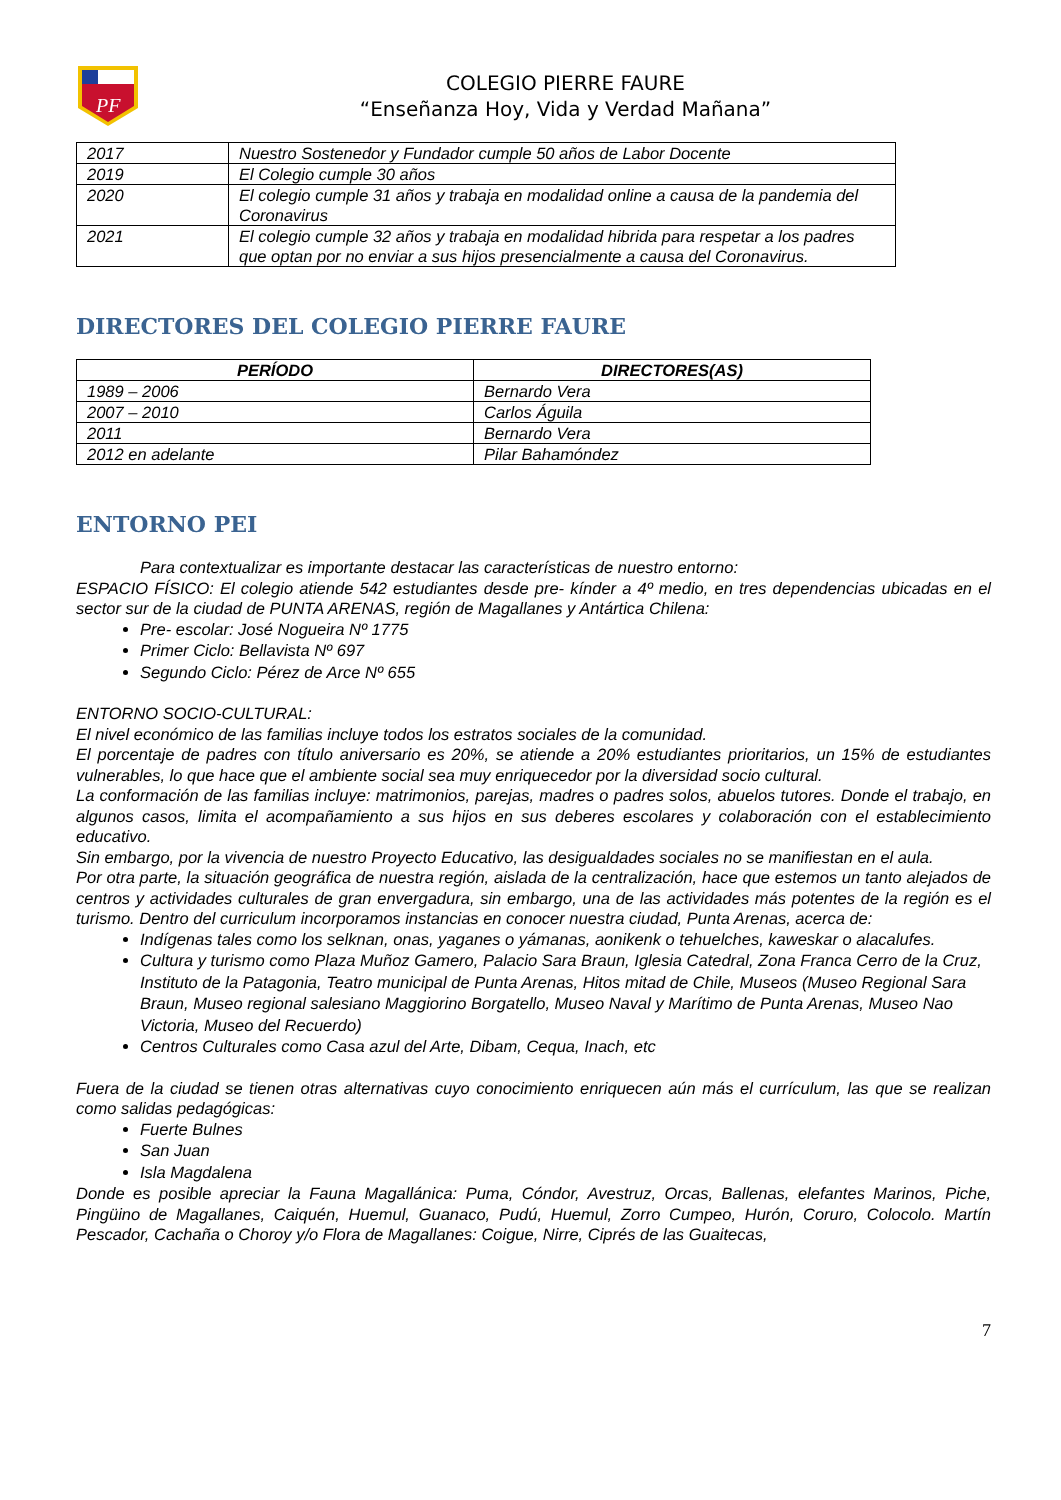PF
COLEGIO PIERRE FAURE
“Enseñanza Hoy, Vida y Verdad Mañana”
| 2017 | Nuestro Sostenedor y Fundador cumple 50 años de Labor Docente |
| 2019 | El Colegio cumple 30 años |
| 2020 | El colegio cumple 31 años y trabaja en modalidad online a causa de la pandemia del Coronavirus |
| 2021 | El colegio cumple 32 años y trabaja en modalidad hibrida para respetar a los padres que optan por no enviar a sus hijos presencialmente a causa del Coronavirus. |
DIRECTORES DEL COLEGIO PIERRE FAURE
| PERÍODO | DIRECTORES(AS) |
| --- | --- |
| 1989 – 2006 | Bernardo Vera |
| 2007 – 2010 | Carlos Águila |
| 2011 | Bernardo Vera |
| 2012 en adelante | Pilar Bahamóndez |
ENTORNO PEI
Para contextualizar es importante destacar las características de nuestro entorno:
ESPACIO FÍSICO: El colegio atiende 542 estudiantes desde pre- kínder a 4º medio, en tres dependencias ubicadas en el sector sur de la ciudad de PUNTA ARENAS, región de Magallanes y Antártica Chilena:
Pre- escolar: José Nogueira Nº 1775
Primer Ciclo: Bellavista Nº 697
Segundo Ciclo: Pérez de Arce Nº 655
ENTORNO SOCIO-CULTURAL:
El nivel económico de las familias incluye todos los estratos sociales de la comunidad.
El porcentaje de padres con título aniversario es 20%, se atiende a 20% estudiantes prioritarios, un 15% de estudiantes vulnerables, lo que hace que el ambiente social sea muy enriquecedor por la diversidad socio cultural.
La conformación de las familias incluye: matrimonios, parejas, madres o padres solos, abuelos tutores. Donde el trabajo, en algunos casos, limita el acompañamiento a sus hijos en sus deberes escolares y colaboración con el establecimiento educativo.
Sin embargo, por la vivencia de nuestro Proyecto Educativo, las desigualdades sociales no se manifiestan en el aula.
Por otra parte, la situación geográfica de nuestra región, aislada de la centralización, hace que estemos un tanto alejados de centros y actividades culturales de gran envergadura, sin embargo, una de las actividades más potentes de la región es el turismo. Dentro del curriculum incorporamos instancias en conocer nuestra ciudad, Punta Arenas, acerca de:
Indígenas tales como los selknan, onas, yaganes o yámanas, aonikenk o tehuelches, kaweskar o alacalufes.
Cultura y turismo como Plaza Muñoz Gamero, Palacio Sara Braun, Iglesia Catedral, Zona Franca Cerro de la Cruz, Instituto de la Patagonia, Teatro municipal de Punta Arenas, Hitos mitad de Chile, Museos (Museo Regional Sara Braun, Museo regional salesiano Maggiorino Borgatello, Museo Naval y Marítimo de Punta Arenas, Museo Nao Victoria, Museo del Recuerdo)
Centros Culturales como Casa azul del Arte, Dibam, Cequa, Inach, etc
Fuera de la ciudad se tienen otras alternativas cuyo conocimiento enriquecen aún más el currículum, las que se realizan como salidas pedagógicas:
Fuerte Bulnes
San Juan
Isla Magdalena
Donde es posible apreciar la Fauna Magallánica: Puma, Cóndor, Avestruz, Orcas, Ballenas, elefantes Marinos, Piche, Pingüino de Magallanes, Caiquén, Huemul, Guanaco, Pudú, Huemul, Zorro Cumpeo, Hurón, Coruro, Colocolo. Martín Pescador, Cachaña o Choroy y/o Flora de Magallanes: Coigue, Nirre, Ciprés de las Guaitecas,
7